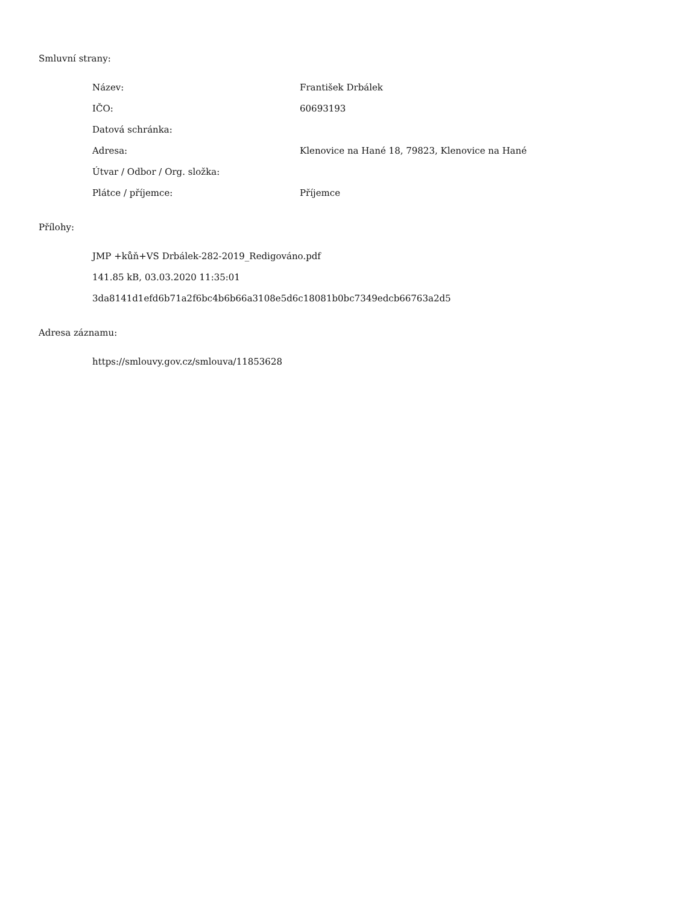Smluvní strany:
| Název: | František Drbálek |
| IČO: | 60693193 |
| Datová schránka: | |
| Adresa: | Klenovice na Hané 18, 79823, Klenovice na Hané |
| Útvar / Odbor / Org. složka: | |
| Plátce / příjemce: | Příjemce |
Přílohy:
JMP +kůň+VS Drbálek-282-2019_Redigováno.pdf
141.85 kB, 03.03.2020 11:35:01
3da8141d1efd6b71a2f6bc4b6b66a3108e5d6c18081b0bc7349edcb66763a2d5
Adresa záznamu:
https://smlouvy.gov.cz/smlouva/11853628